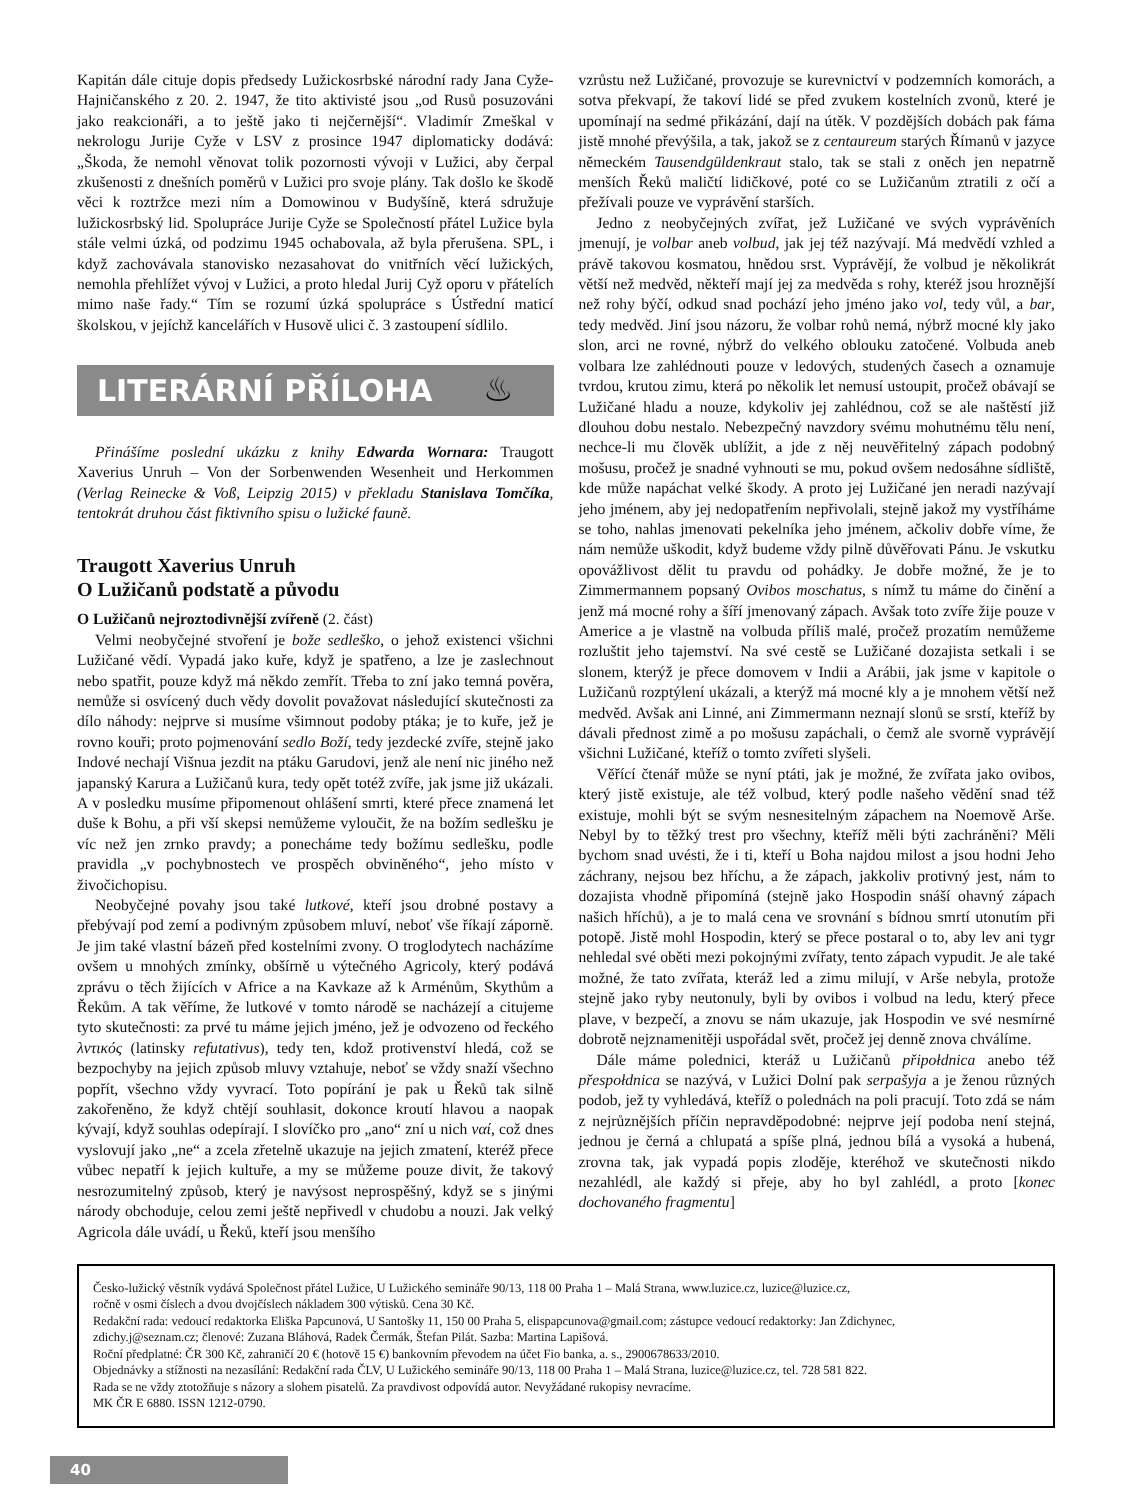Kapitán dále cituje dopis předsedy Lužickosrbské národní rady Jana Cyže-Hajničanského z 20. 2. 1947, že tito aktivisté jsou „od Rusů posuzováni jako reakcionáři, a to ještě jako ti nejčernější“. Vladimír Zmeškal v nekrologu Jurije Cyže v LSV z prosince 1947 diplomaticky dodává: „Škoda, že nemohl věnovat tolik pozornosti vývoji v Lužici, aby čerpal zkušenosti z dnešních poměrů v Lužici pro svoje plány. Tak došlo ke škodě věci k roztržce mezi ním a Domowinou v Budyšíně, která sdružuje lužickosrbský lid. Spolupráce Jurije Cyže se Společností přátel Lužice byla stále velmi úzká, od podzimu 1945 ochabovala, až byla přerušena. SPL, i když zachovávala stanovisko nezasahovat do vnitřních věcí lužických, nemohla přehlížet vývoj v Lužici, a proto hledal Jurij Cyž oporu v přátelích mimo naše řady.“ Tím se rozumí úzká spolupráce s Ústřední maticí školskou, v jejíchž kancelářích v Husově ulici č. 3 zastoupení sídlilo.
LITERÁRNÍ PŘÍLOHA ♨
Přinášíme poslední ukázku z knihy Edwarda Wornara: Traugott Xaverius Unruh – Von der Sorbenwenden Wesenheit und Herkommen (Verlag Reinecke & Voß, Leipzig 2015) v překladu Stanislava Tomčíka, tentokrát druhou část fiktivního spisu o lužické fauně.
Traugott Xaverius Unruh
O Lužičanů podstatě a původu
O Lužičanů nejroztodivnější zvířeně (2. část)
Velmi neobyčejné stvoření je bože sedleško, o jehož existenci všichni Lužičané vědí. Vypadá jako kuře, když je spatřeno, a lze je zaslechnout nebo spatřit, pouze když má někdo zemřít. Třeba to zní jako temná pověra, nemůže si osvícený duch vědy dovolit považovat následující skutečnosti za dílo náhody: nejprve si musíme všimnout podoby ptáka; je to kuře, jež je rovno kouři; proto pojmenování sedlo Boží, tedy jezdecké zvíře, stejně jako Indové nechají Višnua jezdit na ptáku Garudovi, jenž ale není nic jiného než japanský Karura a Lužičanů kura, tedy opět totéž zvíře, jak jsme již ukázali. A v posledku musíme připomenout ohlášení smrti, které přece znamená let duše k Bohu, a při vší skepsi nemůžeme vyloučit, že na božím sedlešku je víc než jen zrnko pravdy; a ponecháme tedy božímu sedlešku, podle pravidla „v pochybnostech ve prospěch obviněného“, jeho místo v živočichopisu.
Neobyčejné povahy jsou také lutkové, kteří jsou drobné postavy a přebývají pod zemí a podivným způsobem mluví, neboť vše říkají záporně. Je jim také vlastní bázeň před kostelními zvony. O troglodytech nacházíme ovšem u mnohých zmínky, obšírně u výtečného Agricoly, který podává zprávu o těch žijících v Africe a na Kavkaze až k Arménům, Skythům a Řekům. A tak věříme, že lutkové v tomto národě se nacházejí a citujeme tyto skutečnosti: za prvé tu máme jejich jméno, jež je odvozeno od řeckého λντικός (latinsky refutativus), tedy ten, kdož protivenství hledá, což se bezpochyby na jejich způsob mluvy vztahuje, neboť se vždy snaží všechno popřít, všechno vždy vyvrací. Toto popírání je pak u Řeků tak silně zakořeněno, že když chtějí souhlasit, dokonce kroutí hlavou a naopak kývají, když souhlas odepírají. I slovíčko pro „ano“ zní u nich ναί, což dnes vyslovují jako „ne“ a zcela zřetelně ukazuje na jejich zmatení, kteréž přece vůbec nepatří k jejich kultuře, a my se můžeme pouze divit, že takový nesrozumitelný způsob, který je navýsost neprospěšný, když se s jinými národy obchoduje, celou zemi ještě nepřivedl v chudobu a nouzi. Jak velký Agricola dále uvádí, u Řeků, kteří jsou menšího
vzrůstu než Lužičané, provozuje se kurevnictví v podzemních komorách, a sotva překvapí, že takoví lidé se před zvukem kostelních zvonů, které je upomínají na sedmé přikázání, dají na útěk. V pozdějších dobách pak fáma jistě mnohé převýšila, a tak, jakož se z centaureum starých Římanů v jazyce německém Tausendgüldenkraut stalo, tak se stali z oněch jen nepatrně menších Řeků maličtí lidičkové, poté co se Lužičanům ztratili z očí a přežívali pouze ve vyprávění starších.
Jedno z neobyčejných zvířat, jež Lužičané ve svých vyprávěních jmenují, je volbar aneb volbud, jak jej též nazývají. Má medvědí vzhled a právě takovou kosmatou, hnědou srst. Vyprávějí, že volbud je několikrát větší než medvěd, někteří mají jej za medvěda s rohy, kteréž jsou hroznější než rohy býčí, odkud snad pochází jeho jméno jako vol, tedy vůl, a bar, tedy medvěd. Jiní jsou názoru, že volbar rohů nemá, nýbrž mocné kly jako slon, arci ne rovné, nýbrž do velkého oblouku zatočené. Volbuda aneb volbara lze zahlédnouti pouze v ledových, studených časech a oznamuje tvrdou, krutou zimu, která po několik let nemusí ustoupit, pročež obávají se Lužičané hladu a nouze, kdykoliv jej zahlédnou, což se ale naštěstí již dlouhou dobu nestalo. Nebezpečný navzdory svému mohutnému tělu není, nechce-li mu člověk ublížit, a jde z něj neuvěřitelný zápach podobný mošusu, pročež je snadné vyhnouti se mu, pokud ovšem nedosáhne sídliště, kde může napáchat velké škody. A proto jej Lužičané jen neradi nazývají jeho jménem, aby jej nedopatřením nepřivolali, stejně jakož my vystříháme se toho, nahlas jmenovati pekelníka jeho jménem, ačkoliv dobře víme, že nám nemůže uškodit, když budeme vždy pilně důvěřovati Pánu. Je vskutku opovážlivost dělit tu pravdu od pohádky. Je dobře možné, že je to Zimmermannem popsaný Ovibos moschatus, s nímž tu máme do činění a jenž má mocné rohy a šíří jmenovaný zápach. Avšak toto zvíře žije pouze v Americe a je vlastně na volbuda příliš malé, pročež prozatím nemůžeme rozluštit jeho tajemství. Na své cestě se Lužičané dozajista setkali i se slonem, kterýž je přece domovem v Indii a Arábii, jak jsme v kapitole o Lužičanů rozptýlení ukázali, a kterýž má mocné kly a je mnohem větší než medvěd. Avšak ani Linné, ani Zimmermann neznají slonů se srstí, kteříž by dávali přednost zimě a po mošusu zapáchali, o čemž ale svorně vyprávějí všichni Lužičané, kteříž o tomto zvířeti slyšeli.
Věřící čtenář může se nyní ptáti, jak je možné, že zvířata jako ovibos, který jistě existuje, ale též volbud, který podle našeho vědění snad též existuje, mohli být se svým nesnesitelným zápachem na Noemově Arše. Nebyl by to těžký trest pro všechny, kteříž měli býti zachráněni? Měli bychom snad uvésti, že i ti, kteří u Boha najdou milost a jsou hodni Jeho záchrany, nejsou bez hříchu, a že zápach, jakkoliv protivný jest, nám to dozajista vhodně připomíná (stejně jako Hospodin snáší ohavný zápach našich hříchů), a je to malá cena ve srovnání s bídnou smrtí utonutím při potopě. Jistě mohl Hospodin, který se přece postaral o to, aby lev ani tygr nehledal své oběti mezi pokojnými zvířaty, tento zápach vypudit. Je ale také možné, že tato zvířata, kteráž led a zimu milují, v Arše nebyla, protože stejně jako ryby neutonuly, byli by ovibos i volbud na ledu, který přece plave, v bezpečí, a znovu se nám ukazuje, jak Hospodin ve své nesmírné dobrotě nejznamenitěji uspořádal svět, pročež jej denně znova chválíme.
Dále máme polednici, kteráž u Lužičanů připołdnica anebo též přespołdnica se nazývá, v Lužici Dolní pak serpašyja a je ženou různých podob, jež ty vyhledává, kteříž o polednách na poli pracují. Toto zdá se nám z nejrůznějších příčin nepravděpodobné: nejprve její podoba není stejná, jednou je černá a chlupatá a spíše plná, jednou bílá a vysoká a hubená, zrovna tak, jak vypadá popis zloděje, kteréhož ve skutečnosti nikdo nezahlédl, ale každý si přeje, aby ho byl zahlédl, a proto [konec dochovaného fragmentu]
Česko-lužický věstník vydává Společnost přátel Lužice, U Lužického semináře 90/13, 118 00 Praha 1 – Malá Strana, www.luzice.cz, luzice@luzice.cz,
ročně v osmi číslech a dvou dvojčíslech nákladem 300 výtisků. Cena 30 Kč.
Redakční rada: vedoucí redaktorka Eliška Papcunová, U Santošky 11, 150 00 Praha 5, elispapcunova@gmail.com; zástupce vedoucí redaktorky: Jan Zdichynec,
zdichy.j@seznam.cz; členové: Zuzana Bláhová, Radek Čermák, Štefan Pilát. Sazba: Martina Lapišová.
Roční předplatné: ČR 300 Kč, zahraničí 20 € (hotově 15 €) bankovním převodem na účet Fio banka, a. s., 2900678633/2010.
Objednávky a stížnosti na nezasílání: Redakční rada ČLV, U Lužického semináře 90/13, 118 00 Praha 1 – Malá Strana, luzice@luzice.cz, tel. 728 581 822.
Rada se ne vždy ztotožňuje s názory a slohem pisatelů. Za pravdivost odpovídá autor. Nevyžádané rukopisy nevracíme.
MK ČR E 6880. ISSN 1212-0790.
40